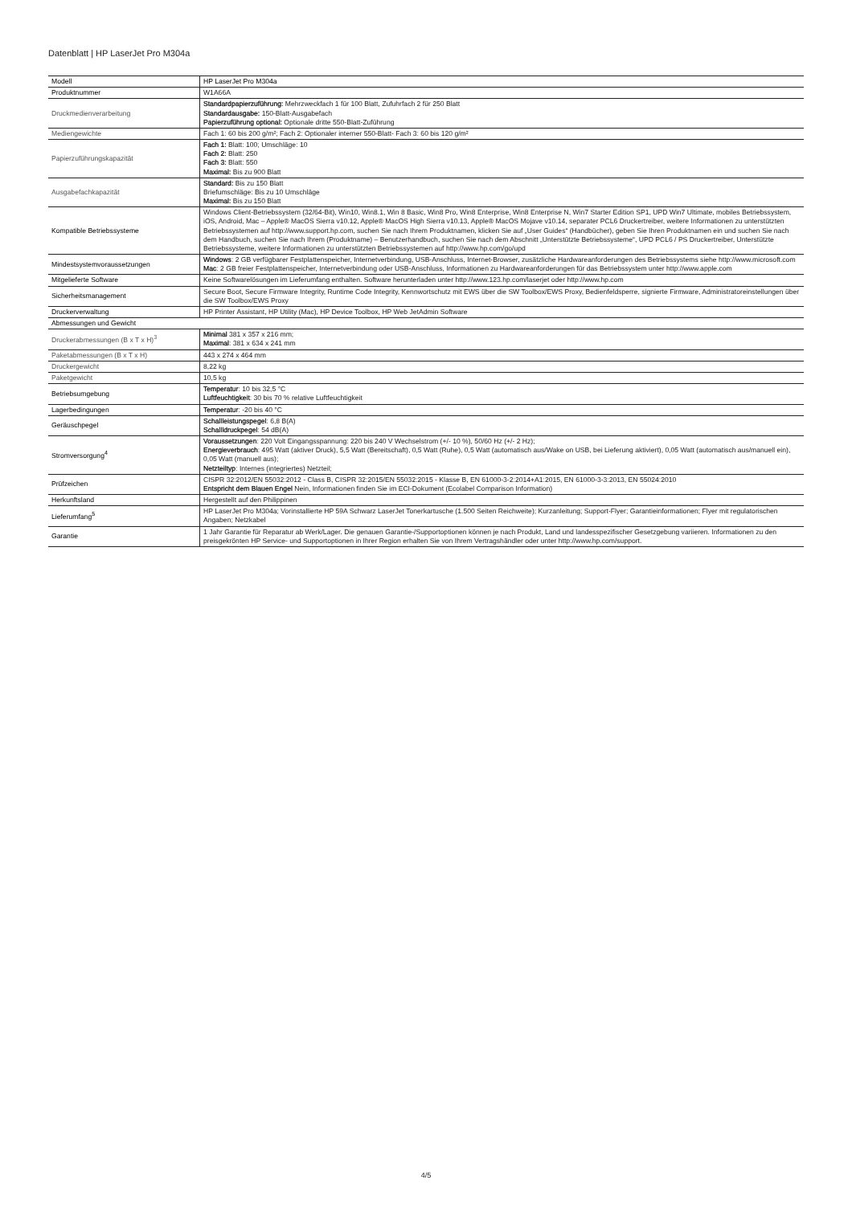Datenblatt | HP LaserJet Pro M304a
| Modell | HP LaserJet Pro M304a |
| Produktnummer | W1A66A |
| Druckmedienverarbeitung | Standardpapierzuführung: Mehrzweckfach 1 für 100 Blatt, Zufuhrfach 2 für 250 Blatt Standardausgabe: 150-Blatt-Ausgabefach Papierzuführung optional: Optionale dritte 550-Blatt-Zuführung |
| Mediengewichte | Fach 1: 60 bis 200 g/m²; Fach 2: Optionaler interner 550-Blatt- Fach 3: 60 bis 120 g/m² |
| Papierzuführungskapazität | Fach 1: Blatt: 100; Umschläge: 10 Fach 2: Blatt: 250 Fach 3: Blatt: 550 Maximal: Bis zu 900 Blatt |
| Ausgabefachkapazität | Standard: Bis zu 150 Blatt Briefumschläge: Bis zu 10 Umschläge Maximal: Bis zu 150 Blatt |
| Kompatible Betriebssysteme | Windows Client-Betriebssystem (32/64-Bit), Win10, Win8.1, Win 8 Basic, Win8 Pro, Win8 Enterprise, Win8 Enterprise N, Win7 Starter Edition SP1, UPD Win7 Ultimate, mobiles Betriebssystem, iOS, Android, Mac – Apple® MacOS Sierra v10.12, Apple® MacOS High Sierra v10.13, Apple® MacOS Mojave v10.14, separater PCL6 Druckertreiber, weitere Informationen zu unterstützten Betriebssystemen auf http://www.support.hp.com, suchen Sie nach Ihrem Produktnamen, klicken Sie auf „User Guides“ (Handbücher), geben Sie Ihren Produktnamen ein und suchen Sie nach dem Handbuch, suchen Sie nach Ihrem (Produktname) – Benutzerhandbuch, suchen Sie nach dem Abschnitt „Unterstützte Betriebssysteme“, UPD PCL6 / PS Druckertreiber, Unterstützte Betriebssysteme, weitere Informationen zu unterstützten Betriebssystemen auf http://www.hp.com/go/upd |
| Mindestsystemvoraussetzungen | Windows : 2 GB verfügbarer Festplattenspeicher, Internetverbindung, USB-Anschluss, Internet-Browser, zusätzliche Hardwareanforderungen des Betriebssystems siehe http://www.microsoft.com Mac : 2 GB freier Festplattenspeicher, Internetverbindung oder USB-Anschluss, Informationen zu Hardwareanforderungen für das Betriebssystem unter http://www.apple.com |
| Mitgelieferte Software | Keine Softwarelösungen im Lieferumfang enthalten. Software herunterladen unter http://www.123.hp.com/laserjet oder http://www.hp.com |
| Sicherheitsmanagement | Secure Boot, Secure Firmware Integrity, Runtime Code Integrity, Kennwortschutz mit EWS über die SW Toolbox/EWS Proxy, Bedienfeldsperre, signierte Firmware, Administratoreinstellungen über die SW Toolbox/EWS Proxy |
| Druckerverwaltung | HP Printer Assistant, HP Utility (Mac), HP Device Toolbox, HP Web JetAdmin Software |
| Abmessungen und Gewicht | |
| Druckerabmessungen (B x T x H)<sup>3</sup> | Minimal 381 x 357 x 216 mm; Maximal : 381 x 634 x 241 mm |
| Paketabmessungen (B x T x H) | 443 x 274 x 464 mm |
| Druckergewicht | 8,22 kg |
| Paketgewicht | 10,5 kg |
| Betriebsumgebung | Temperatur : 10 bis 32,5 °C Luftfeuchtigkeit : 30 bis 70 % relative Luftfeuchtigkeit |
| Lagerbedingungen | Temperatur : -20 bis 40 °C |
| Geräuschpegel | Schallleistungspegel : 6,8 B(A) Schallldruckpegel : 54 dB(A) |
| Stromversorgung<sup>4</sup> | Voraussetzungen : 220 Volt Eingangsspannung: 220 bis 240 V Wechselstrom (+/- 10 %), 50/60 Hz (+/- 2 Hz); Energieverbrauch : 495 Watt (aktiver Druck), 5,5 Watt (Bereitschaft), 0,5 Watt (Ruhe), 0,5 Watt (automatisch aus/Wake on USB, bei Lieferung aktiviert), 0,05 Watt (automatisch aus/manuell ein), 0,05 Watt (manuell aus); Netzteiltyp : Internes (integriertes) Netzteil; |
| Prüfzeichen | CISPR 32:2012/EN 55032:2012 - Class B, CISPR 32:2015/EN 55032:2015 - Klasse B, EN 61000-3-2:2014+A1:2015, EN 61000-3-3:2013, EN 55024:2010 Entspricht dem Blauen Engel Nein, Informationen finden Sie im ECI-Dokument (Ecolabel Comparison Information) |
| Herkunftsland | Hergestellt auf den Philippinen |
| Lieferumfang<sup>5</sup> | HP LaserJet Pro M304a; Vorinstallierte HP 59A Schwarz LaserJet Tonerkartusche (1.500 Seiten Reichweite); Kurzanleitung; Support-Flyer; Garantieinformationen; Flyer mit regulatorischen Angaben; Netzkabel |
| Garantie | 1 Jahr Garantie für Reparatur ab Werk/Lager. Die genauen Garantie-/Supportoptionen können je nach Produkt, Land und landesspezifischer Gesetzgebung variieren. Informationen zu den preisgekrönten HP Service- und Supportoptionen in Ihrer Region erhalten Sie von Ihrem Vertragshändler oder unter http://www.hp.com/support. |
4/5